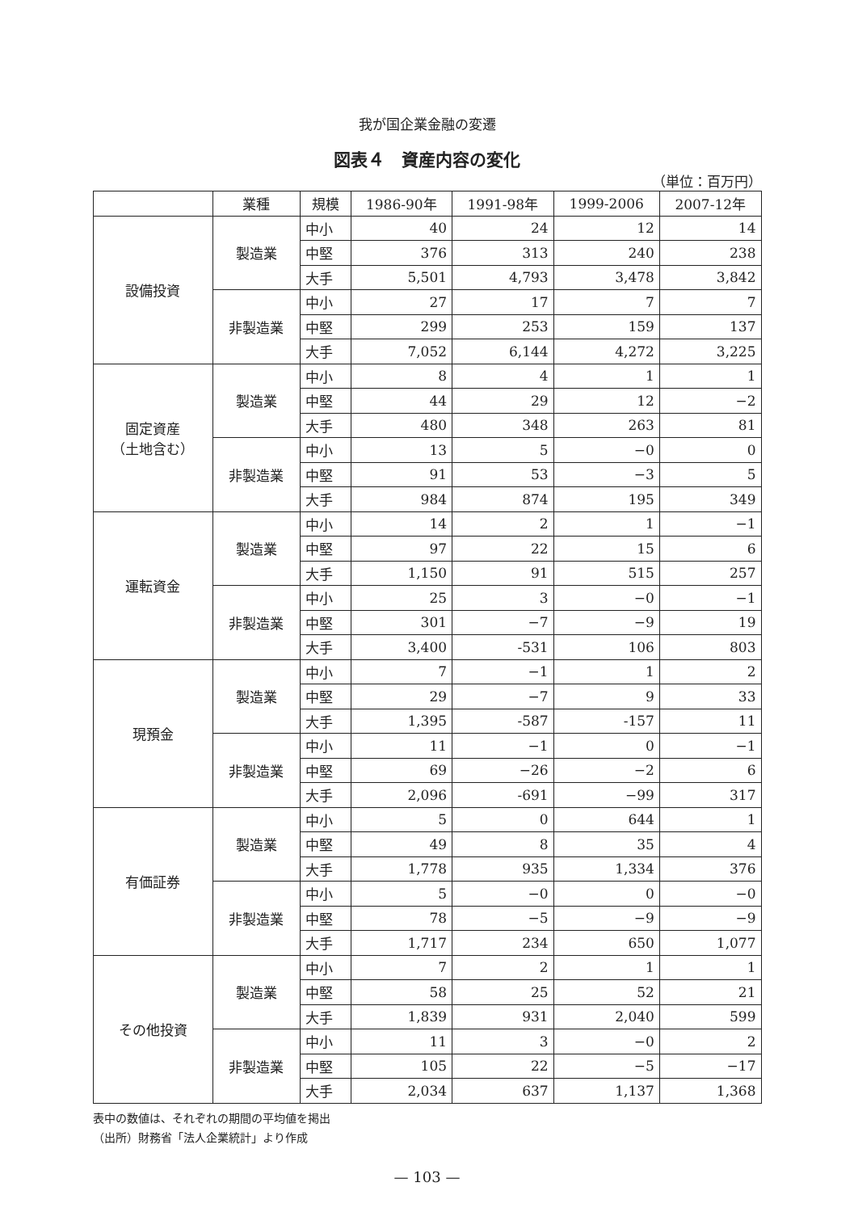我が国企業金融の変遷
図表４　資産内容の変化
（単位：百万円）
| | 業種 | 規模 | 1986-90年 | 1991-98年 | 1999-2006 | 2007-12年 |
| --- | --- | --- | --- | --- | --- | --- |
| 設備投資 | 製造業 | 中小 | 40 | 24 | 12 | 14 |
| | | 中堅 | 376 | 313 | 240 | 238 |
| | | 大手 | 5,501 | 4,793 | 3,478 | 3,842 |
| | 非製造業 | 中小 | 27 | 17 | 7 | 7 |
| | | 中堅 | 299 | 253 | 159 | 137 |
| | | 大手 | 7,052 | 6,144 | 4,272 | 3,225 |
| 固定資産 （土地含む） | 製造業 | 中小 | 8 | 4 | 1 | 1 |
| | | 中堅 | 44 | 29 | 12 | −2 |
| | | 大手 | 480 | 348 | 263 | 81 |
| | 非製造業 | 中小 | 13 | 5 | −0 | 0 |
| | | 中堅 | 91 | 53 | −3 | 5 |
| | | 大手 | 984 | 874 | 195 | 349 |
| 運転資金 | 製造業 | 中小 | 14 | 2 | 1 | −1 |
| | | 中堅 | 97 | 22 | 15 | 6 |
| | | 大手 | 1,150 | 91 | 515 | 257 |
| | 非製造業 | 中小 | 25 | 3 | −0 | −1 |
| | | 中堅 | 301 | −7 | −9 | 19 |
| | | 大手 | 3,400 | -531 | 106 | 803 |
| 現預金 | 製造業 | 中小 | 7 | −1 | 1 | 2 |
| | | 中堅 | 29 | −7 | 9 | 33 |
| | | 大手 | 1,395 | -587 | -157 | 11 |
| | 非製造業 | 中小 | 11 | −1 | 0 | −1 |
| | | 中堅 | 69 | −26 | −2 | 6 |
| | | 大手 | 2,096 | -691 | −99 | 317 |
| 有価証券 | 製造業 | 中小 | 5 | 0 | 644 | 1 |
| | | 中堅 | 49 | 8 | 35 | 4 |
| | | 大手 | 1,778 | 935 | 1,334 | 376 |
| | 非製造業 | 中小 | 5 | −0 | 0 | −0 |
| | | 中堅 | 78 | −5 | −9 | −9 |
| | | 大手 | 1,717 | 234 | 650 | 1,077 |
| その他投資 | 製造業 | 中小 | 7 | 2 | 1 | 1 |
| | | 中堅 | 58 | 25 | 52 | 21 |
| | | 大手 | 1,839 | 931 | 2,040 | 599 |
| | 非製造業 | 中小 | 11 | 3 | −0 | 2 |
| | | 中堅 | 105 | 22 | −5 | −17 |
| | | 大手 | 2,034 | 637 | 1,137 | 1,368 |
表中の数値は、それぞれの期間の平均値を掲出
（出所）財務省「法人企業統計」より作成
— 103 —